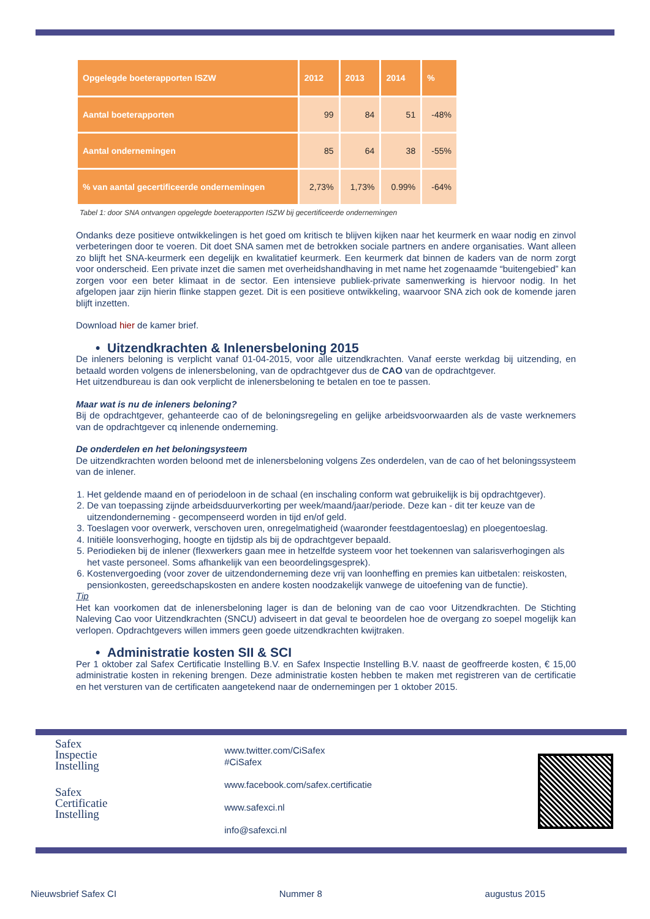| Opgelegde boeterapporten ISZW | 2012 | 2013 | 2014 | % |
| --- | --- | --- | --- | --- |
| Aantal boeterapporten | 99 | 84 | 51 | -48% |
| Aantal ondernemingen | 85 | 64 | 38 | -55% |
| % van aantal gecertificeerde ondernemingen | 2,73% | 1,73% | 0.99% | -64% |
Tabel 1: door SNA ontvangen opgelegde boeterapporten ISZW bij gecertificeerde ondernemingen
Ondanks deze positieve ontwikkelingen is het goed om kritisch te blijven kijken naar het keurmerk en waar nodig en zinvol verbeteringen door te voeren. Dit doet SNA samen met de betrokken sociale partners en andere organisaties. Want alleen zo blijft het SNA-keurmerk een degelijk en kwalitatief keurmerk. Een keurmerk dat binnen de kaders van de norm zorgt voor onderscheid. Een private inzet die samen met overheidshandhaving in met name het zogenaamde “buitengebied” kan zorgen voor een beter klimaat in de sector. Een intensieve publiek-private samenwerking is hiervoor nodig. In het afgelopen jaar zijn hierin flinke stappen gezet. Dit is een positieve ontwikkeling, waarvoor SNA zich ook de komende jaren blijft inzetten.
Download hier de kamer brief.
• Uitzendkrachten & Inlenersbeloning 2015
De inleners beloning is verplicht vanaf 01-04-2015, voor alle uitzendkrachten. Vanaf eerste werkdag bij uitzending, en betaald worden volgens de inlenersbeloning, van de opdrachtgever dus de CAO van de opdrachtgever.
Het uitzendbureau is dan ook verplicht de inlenersbeloning te betalen en toe te passen.
Maar wat is nu de inleners beloning?
Bij de opdrachtgever, gehanteerde cao of de beloningsregeling en gelijke arbeidsvoorwaarden als de vaste werknemers van de opdrachtgever cq inlenende onderneming.
De onderdelen en het beloningsysteem
De uitzendkrachten worden beloond met de inlenersbeloning volgens Zes onderdelen, van de cao of het beloningssysteem van de inlener.
1. Het geldende maand en of periodeloon in de schaal (en inschaling conform wat gebruikelijk is bij opdrachtgever).
2. De van toepassing zijnde arbeidsduurverkorting per week/maand/jaar/periode. Deze kan - dit ter keuze van de uitzendonderneming - gecompenseerd worden in tijd en/of geld.
3. Toeslagen voor overwerk, verschoven uren, onregelmatigheid (waaronder feestdagentoeslag) en ploegentoeslag.
4. Initiële loonsverhoging, hoogte en tijdstip als bij de opdrachtgever bepaald.
5. Periodieken bij de inlener (flexwerkers gaan mee in hetzelfde systeem voor het toekennen van salarisverhogingen als het vaste personeel. Soms afhankelijk van een beoordelingsgesprek).
6. Kostenvergoeding (voor zover de uitzendonderneming deze vrij van loonheffing en premies kan uitbetalen: reiskosten, pensionkosten, gereedschapskosten en andere kosten noodzakelijk vanwege de uitoefening van de functie).
Tip
Het kan voorkomen dat de inlenersbeloning lager is dan de beloning van de cao voor Uitzendkrachten. De Stichting Naleving Cao voor Uitzendkrachten (SNCU) adviseert in dat geval te beoordelen hoe de overgang zo soepel mogelijk kan verlopen. Opdrachtgevers willen immers geen goede uitzendkrachten kwijtraken.
• Administratie kosten SII & SCI
Per 1 oktober zal Safex Certificatie Instelling B.V. en Safex Inspectie Instelling B.V. naast de geoffreerde kosten, € 15,00 administratie kosten in rekening brengen. Deze administratie kosten hebben te maken met registreren van de certificatie en het versturen van de certificaten aangetekend naar de ondernemingen per 1 oktober 2015.
Safex
Inspectie
Instelling
Safex
Certificatie
Instelling
www.twitter.com/CiSafex
#CiSafex
www.facebook.com/safex.certificatie
www.safexci.nl
info@safexci.nl
Nieuwsbrief Safex CI Nummer 8 augustus 2015